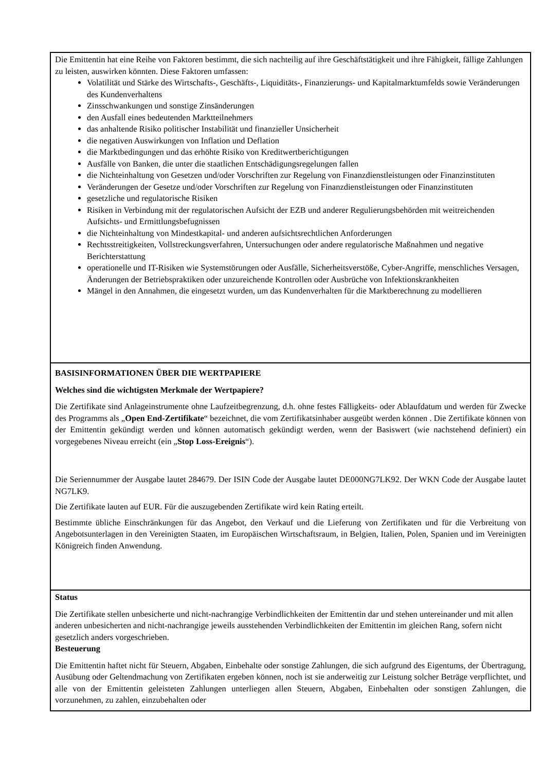| Die Emittentin hat eine Reihe von Faktoren bestimmt, die sich nachteilig auf ihre Geschäftstätigkeit und ihre Fähigkeit, fällige Zahlungen zu leisten, auswirken könnten. Diese Faktoren umfassen: Volatilität und Stärke des Wirtschafts-, Geschäfts-, Liquiditäts-, Finanzierungs- und Kapitalmarktumfelds sowie Veränderungen des Kundenverhaltens Zinsschwankungen und sonstige Zinsänderungen den Ausfall eines bedeutenden Marktteilnehmers das anhaltende Risiko politischer Instabilität und finanzieller Unsicherheit die negativen Auswirkungen von Inflation und Deflation die Marktbedingungen und das erhöhte Risiko von Kreditwertberichtigungen Ausfälle von Banken, die unter die staatlichen Entschädigungsregelungen fallen die Nichteinhaltung von Gesetzen und/oder Vorschriften zur Regelung von Finanzdienstleistungen oder Finanzinstituten Veränderungen der Gesetze und/oder Vorschriften zur Regelung von Finanzdienstleistungen oder Finanzinstituten gesetzliche und regulatorische Risiken Risiken in Verbindung mit der regulatorischen Aufsicht der EZB und anderer Regulierungsbehörden mit weitreichenden Aufsichts- und Ermittlungsbefugnissen die Nichteinhaltung von Mindestkapital- und anderen aufsichtsrechtlichen Anforderungen Rechtsstreitigkeiten, Vollstreckungsverfahren, Untersuchungen oder andere regulatorische Maßnahmen und negative Berichterstattung operationelle und IT-Risiken wie Systemstörungen oder Ausfälle, Sicherheitsverstöße, Cyber-Angriffe, menschliches Versagen, Änderungen der Betriebspraktiken oder unzureichende Kontrollen oder Ausbrüche von Infektionskrankheiten Mängel in den Annahmen, die eingesetzt wurden, um das Kundenverhalten für die Marktberechnung zu modellieren |
| BASISINFORMATIONEN ÜBER DIE WERTPAPIERE Welches sind die wichtigsten Merkmale der Wertpapiere? Die Zertifikate sind Anlageinstrumente ohne Laufzeitbegrenzung, d.h. ohne festes Fälligkeits- oder Ablaufdatum und werden für Zwecke des Programms als „ Open End-Zertifikate “ bezeichnet, die vom Zertifikatsinhaber ausgeübt werden können . Die Zertifikate können von der Emittentin gekündigt werden und können automatisch gekündigt werden, wenn der Basiswert (wie nachstehend definiert) ein vorgegebenes Niveau erreicht (ein „ Stop Loss-Ereignis “). Die Seriennummer der Ausgabe lautet 284679. Der ISIN Code der Ausgabe lautet DE000NG7LK92. Der WKN Code der Ausgabe lautet NG7LK9. Die Zertifikate lauten auf EUR. Für die auszugebenden Zertifikate wird kein Rating erteilt. Bestimmte übliche Einschränkungen für das Angebot, den Verkauf und die Lieferung von Zertifikaten und für die Verbreitung von Angebotsunterlagen in den Vereinigten Staaten, im Europäischen Wirtschaftsraum, in Belgien, Italien, Polen, Spanien und im Vereinigten Königreich finden Anwendung. |
| Status Die Zertifikate stellen unbesicherte und nicht-nachrangige Verbindlichkeiten der Emittentin dar und stehen untereinander und mit allen anderen unbesicherten and nicht-nachrangige jeweils ausstehenden Verbindlichkeiten der Emittentin im gleichen Rang, sofern nicht gesetzlich anders vorgeschrieben. Besteuerung Die Emittentin haftet nicht für Steuern, Abgaben, Einbehalte oder sonstige Zahlungen, die sich aufgrund des Eigentums, der Übertragung, Ausübung oder Geltendmachung von Zertifikaten ergeben können, noch ist sie anderweitig zur Leistung solcher Beträge verpflichtet, und alle von der Emittentin geleisteten Zahlungen unterliegen allen Steuern, Abgaben, Einbehalten oder sonstigen Zahlungen, die vorzunehmen, zu zahlen, einzubehalten oder |